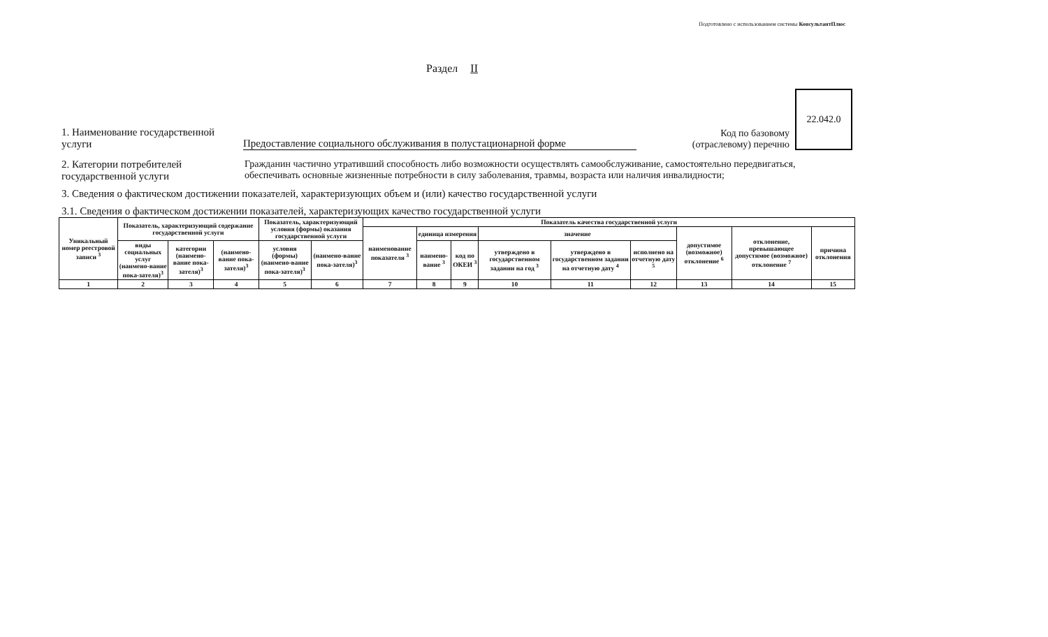Подготовлено с использованием системы КонсультантПлюс
Раздел II
1. Наименование государственной услуги
Предоставление социального обслуживания в полустационарной форме
Код по базовому
(отраслевому) перечню
22.042.0
2. Категории потребителей государственной услуги
Гражданин частично утративший способность либо возможности осуществлять самообслуживание, самостоятельно передвигаться, обеспечивать основные жизненные потребности в силу заболевания, травмы, возраста или наличия инвалидности;
3. Сведения о фактическом достижении показателей, характеризующих объем и (или) качество государственной услуги
3.1. Сведения о фактическом достижении показателей, характеризующих качество государственной услуги
| Уникальный номер реестровой записи <sup>3</sup> | Показатель, характеризующий содержание государственной услуги | | | Показатель, характеризующий условия (формы) оказания государственной услуги | | Показатель качества государственной услуги | | | | | | | | |
| --- | --- | --- | --- | --- | --- | --- | --- | --- | --- | --- | --- | --- | --- | --- |
| | | | | | | наименование показателя <sup>3</sup> | единица измерения | | значение | | | допустимое (возможное) отклонение <sup>6</sup> | отклонение, превышающее допустимое (возможное) отклонение <sup>7</sup> | причина отклонения |
| | виды социальных услуг (наимено-вание пока-зателя)<sup>3</sup> | категории (наимено-вание пока-зателя)<sup>3</sup> | (наимено-вание пока-зателя)<sup>3</sup> | условия (формы) (наимено-вание пока-зателя)<sup>3</sup> | (наимено-вание пока-зателя)<sup>3</sup> | | наимено-вание <sup>3</sup> | код по ОКЕИ <sup>3</sup> | утверждено в государственном задании на год <sup>3</sup> | утверждено в государственном задании на отчетную дату <sup>4</sup> | исполнено на отчетную дату <sup>5</sup> | | | |
| 1 | 2 | 3 | 4 | 5 | 6 | 7 | 8 | 9 | 10 | 11 | 12 | 13 | 14 | 15 |